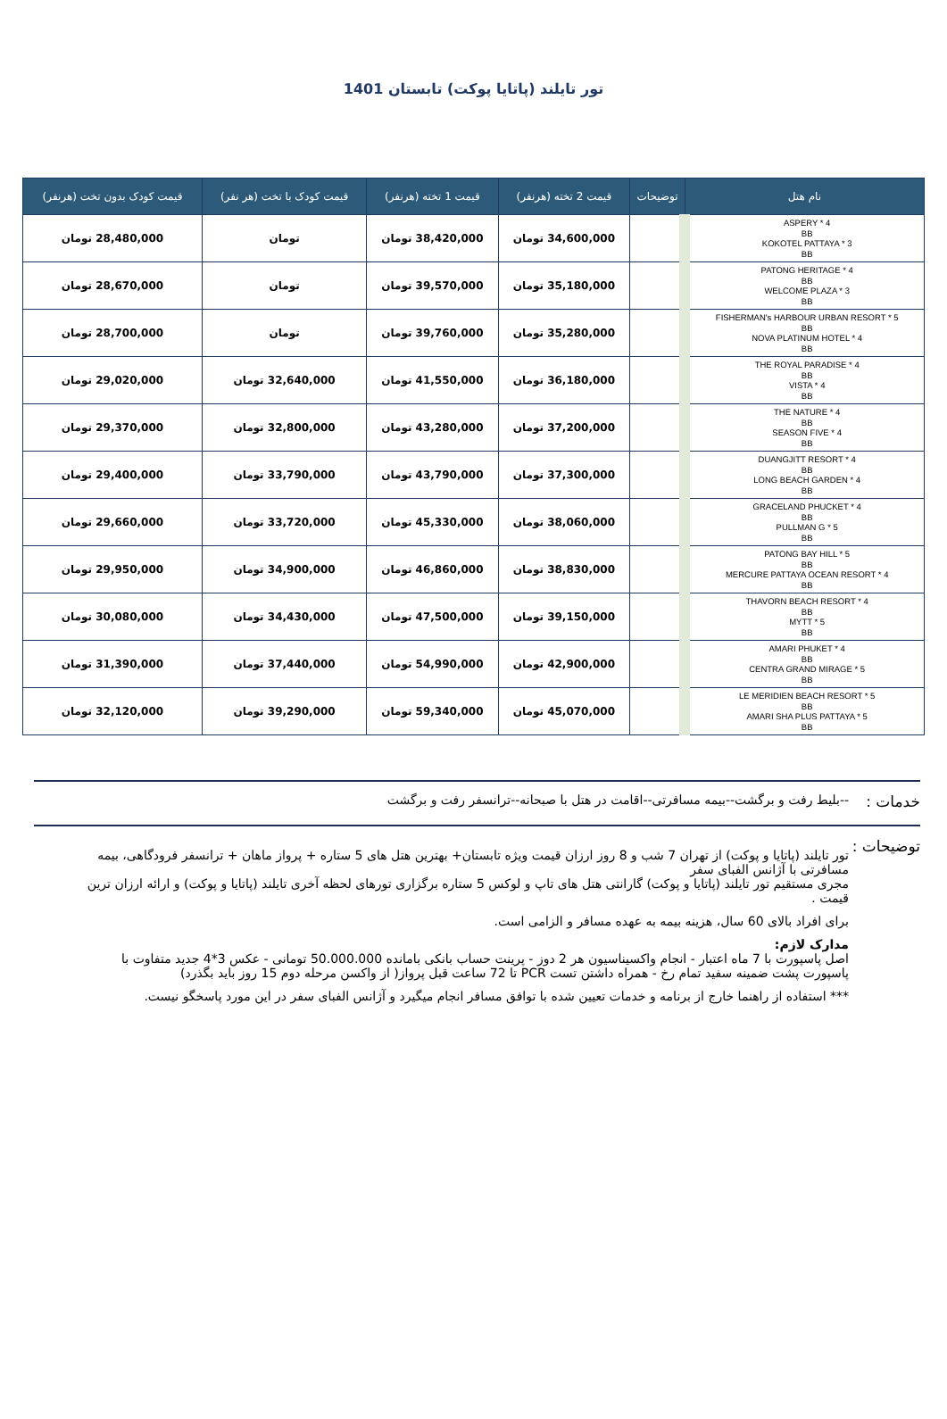تور تایلند (پاتایا پوکت) تابستان 1401
| نام هتل | توضیحات | قیمت 2 تخته (هرنفر) | قیمت 1 تخته (هرنفر) | قیمت کودک با تخت (هر نفر) | قیمت کودک بدون تخت (هرنفر) |
| --- | --- | --- | --- | --- | --- |
| ASPERY * 4 BB KOKOTEL PATTAYA * 3 BB | | 34,600,000 تومان | 38,420,000 تومان | تومان | 28,480,000 تومان |
| PATONG HERITAGE * 4 BB WELCOME PLAZA * 3 BB | | 35,180,000 تومان | 39,570,000 تومان | تومان | 28,670,000 تومان |
| FISHERMAN's HARBOUR URBAN RESORT * 5 BB NOVA PLATINUM HOTEL * 4 BB | | 35,280,000 تومان | 39,760,000 تومان | تومان | 28,700,000 تومان |
| THE ROYAL PARADISE * 4 BB VISTA * 4 BB | | 36,180,000 تومان | 41,550,000 تومان | 32,640,000 تومان | 29,020,000 تومان |
| THE NATURE * 4 BB SEASON FIVE * 4 BB | | 37,200,000 تومان | 43,280,000 تومان | 32,800,000 تومان | 29,370,000 تومان |
| DUANGJITT RESORT * 4 BB LONG BEACH GARDEN * 4 BB | | 37,300,000 تومان | 43,790,000 تومان | 33,790,000 تومان | 29,400,000 تومان |
| GRACELAND PHUCKET * 4 BB PULLMAN G * 5 BB | | 38,060,000 تومان | 45,330,000 تومان | 33,720,000 تومان | 29,660,000 تومان |
| PATONG BAY HILL * 5 BB MERCURE PATTAYA OCEAN RESORT * 4 BB | | 38,830,000 تومان | 46,860,000 تومان | 34,900,000 تومان | 29,950,000 تومان |
| THAVORN BEACH RESORT * 4 BB MYTT * 5 BB | | 39,150,000 تومان | 47,500,000 تومان | 34,430,000 تومان | 30,080,000 تومان |
| AMARI PHUKET * 4 BB CENTRA GRAND MIRAGE * 5 BB | | 42,900,000 تومان | 54,990,000 تومان | 37,440,000 تومان | 31,390,000 تومان |
| LE MERIDIEN BEACH RESORT * 5 BB AMARI SHA PLUS PATTAYA * 5 BB | | 45,070,000 تومان | 59,340,000 تومان | 39,290,000 تومان | 32,120,000 تومان |
خدمات :
--بلیط رفت و برگشت--بیمه مسافرتی--اقامت در هتل با صبحانه--ترانسفر رفت و برگشت
توضیحات :
تور تایلند (پاتایا و پوکت) از تهران 7 شب و 8 روز ارزان قیمت ویژه تابستان+ بهترین هتل های 5 ستاره + پرواز ماهان + ترانسفر فرودگاهی، بیمه مسافرتی با آژانس الفبای سفر
مجری مستقیم تور تایلند (پاتایا و پوکت) گارانتی هتل های تاپ و لوکس 5 ستاره برگزاری تورهای لحظه آخری تایلند (پاتایا و پوکت) و ارائه ارزان ترین قیمت .
برای افراد بالای 60 سال، هزینه بیمه به عهده مسافر و الزامی است.
مدارک لازم:
اصل پاسپورت با 7 ماه اعتبار - انجام واکسیناسیون هر 2 دوز - پرینت حساب بانکی بامانده 50.000.000 تومانی - عکس 3*4 جدید متفاوت با پاسپورت پشت ضمینه سفید تمام رخ - همراه داشتن تست PCR تا 72 ساعت قبل پرواز( از واکسن مرحله دوم 15 روز باید بگذرد)
*** استفاده از راهنما خارج از برنامه و خدمات تعیین شده با توافق مسافر انجام میگیرد و آژانس الفبای سفر در این مورد پاسخگو نیست.